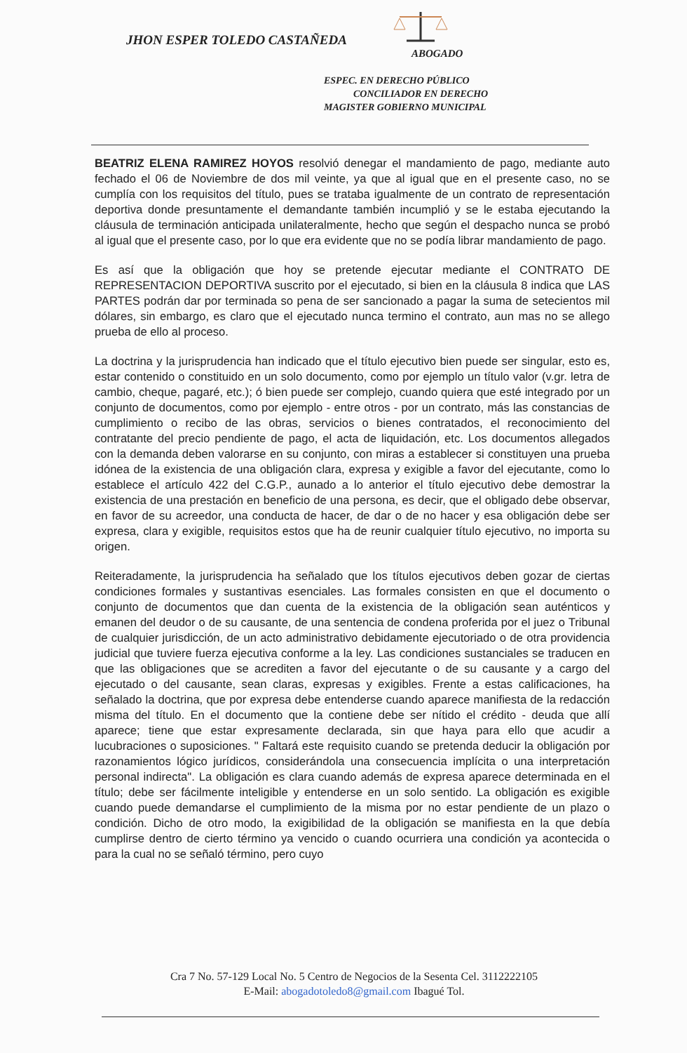JHON ESPER TOLEDO CASTAÑEDA
ABOGADO
ESPEC. EN DERECHO PÚBLICO
CONCILIADOR EN DERECHO
MAGISTER GOBIERNO MUNICIPAL
BEATRIZ ELENA RAMIREZ HOYOS resolvió denegar el mandamiento de pago, mediante auto fechado el 06 de Noviembre de dos mil veinte, ya que al igual que en el presente caso, no se cumplía con los requisitos del título, pues se trataba igualmente de un contrato de representación deportiva donde presuntamente el demandante también incumplió y se le estaba ejecutando la cláusula de terminación anticipada unilateralmente, hecho que según el despacho nunca se probó al igual que el presente caso, por lo que era evidente que no se podía librar mandamiento de pago.
Es así que la obligación que hoy se pretende ejecutar mediante el CONTRATO DE REPRESENTACION DEPORTIVA suscrito por el ejecutado, si bien en la cláusula 8 indica que LAS PARTES podrán dar por terminada so pena de ser sancionado a pagar la suma de setecientos mil dólares, sin embargo, es claro que el ejecutado nunca termino el contrato, aun mas no se allego prueba de ello al proceso.
La doctrina y la jurisprudencia han indicado que el título ejecutivo bien puede ser singular, esto es, estar contenido o constituido en un solo documento, como por ejemplo un título valor (v.gr. letra de cambio, cheque, pagaré, etc.); ó bien puede ser complejo, cuando quiera que esté integrado por un conjunto de documentos, como por ejemplo - entre otros - por un contrato, más las constancias de cumplimiento o recibo de las obras, servicios o bienes contratados, el reconocimiento del contratante del precio pendiente de pago, el acta de liquidación, etc. Los documentos allegados con la demanda deben valorarse en su conjunto, con miras a establecer si constituyen una prueba idónea de la existencia de una obligación clara, expresa y exigible a favor del ejecutante, como lo establece el artículo 422 del C.G.P., aunado a lo anterior el título ejecutivo debe demostrar la existencia de una prestación en beneficio de una persona, es decir, que el obligado debe observar, en favor de su acreedor, una conducta de hacer, de dar o de no hacer y esa obligación debe ser expresa, clara y exigible, requisitos estos que ha de reunir cualquier título ejecutivo, no importa su origen.
Reiteradamente, la jurisprudencia ha señalado que los títulos ejecutivos deben gozar de ciertas condiciones formales y sustantivas esenciales. Las formales consisten en que el documento o conjunto de documentos que dan cuenta de la existencia de la obligación sean auténticos y emanen del deudor o de su causante, de una sentencia de condena proferida por el juez o Tribunal de cualquier jurisdicción, de un acto administrativo debidamente ejecutoriado o de otra providencia judicial que tuviere fuerza ejecutiva conforme a la ley. Las condiciones sustanciales se traducen en que las obligaciones que se acrediten a favor del ejecutante o de su causante y a cargo del ejecutado o del causante, sean claras, expresas y exigibles. Frente a estas calificaciones, ha señalado la doctrina, que por expresa debe entenderse cuando aparece manifiesta de la redacción misma del título. En el documento que la contiene debe ser nítido el crédito - deuda que allí aparece; tiene que estar expresamente declarada, sin que haya para ello que acudir a lucubraciones o suposiciones. " Faltará este requisito cuando se pretenda deducir la obligación por razonamientos lógico jurídicos, considerándola una consecuencia implícita o una interpretación personal indirecta". La obligación es clara cuando además de expresa aparece determinada en el título; debe ser fácilmente inteligible y entenderse en un solo sentido. La obligación es exigible cuando puede demandarse el cumplimiento de la misma por no estar pendiente de un plazo o condición. Dicho de otro modo, la exigibilidad de la obligación se manifiesta en la que debía cumplirse dentro de cierto término ya vencido o cuando ocurriera una condición ya acontecida o para la cual no se señaló término, pero cuyo
Cra 7 No. 57-129 Local No. 5 Centro de Negocios de la Sesenta Cel. 3112222105
E-Mail: abogadotoledo8@gmail.com Ibagué Tol.